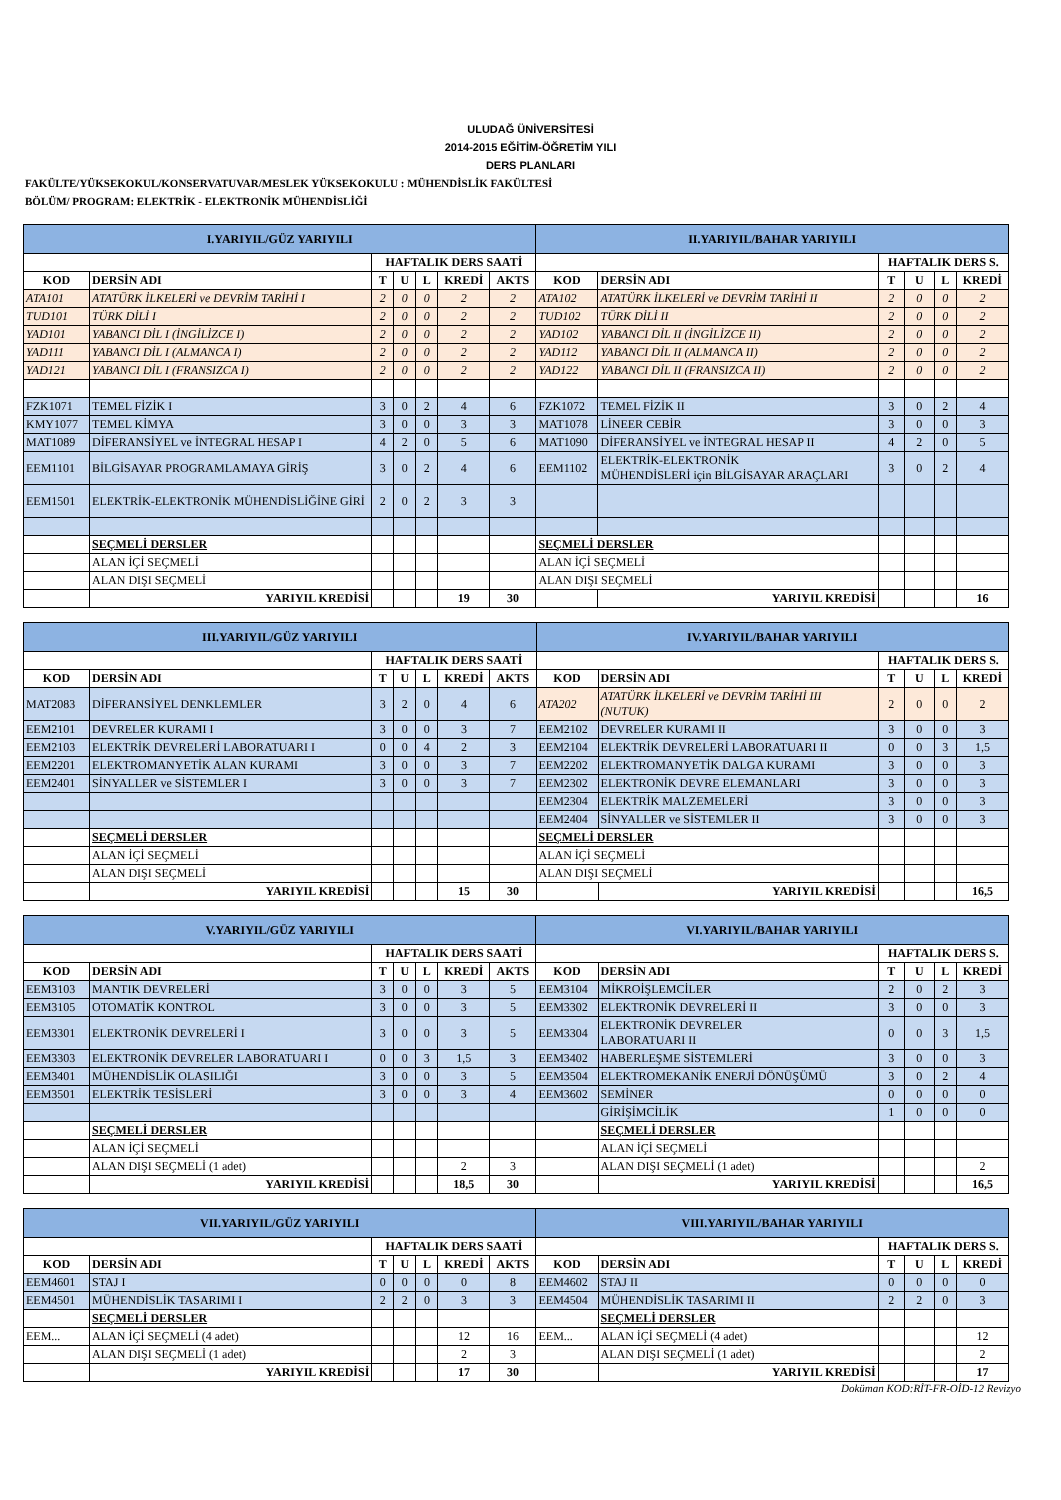ULUDAĞ ÜNİVERSİTESİ
2014-2015 EĞİTİM-ÖĞRETİM YILI
DERS PLANLARI
FAKÜLTE/YÜKSEKOKUL/KONSERVATUVAR/MESLEK YÜKSEKOKULU : MÜHENDİSLİK FAKÜLTESİ
BÖLÜM/ PROGRAM: ELEKTRİK - ELEKTRONİK MÜHENDİSLİĞİ
| I.YARIYIL/GÜZ YARIYILI | | | | | | | II.YARIYIL/BAHAR YARIYILI | | | | | |
| --- | --- | --- | --- | --- | --- | --- | --- | --- | --- | --- | --- | --- |
| | | HAFTALIK DERS SAATİ | | | | | | | HAFTALIK DERS S. | | | |
| KOD | DERSİN ADI | T | U | L | KREDİ | AKTS | KOD | DERSİN ADI | T | U | L | KREDİ |
| ATA101 | ATATÜRK İLKELERİ ve DEVRİM TARİHİ I | 2 | 0 | 0 | 2 | 2 | ATA102 | ATATÜRK İLKELERİ ve DEVRİM TARİHİ II | 2 | 0 | 0 | 2 |
| TUD101 | TÜRK DİLİ I | 2 | 0 | 0 | 2 | 2 | TUD102 | TÜRK DİLİ II | 2 | 0 | 0 | 2 |
| YAD101 | YABANCI DİL I (İNGİLİZCE I) | 2 | 0 | 0 | 2 | 2 | YAD102 | YABANCI DİL II (İNGİLİZCE II) | 2 | 0 | 0 | 2 |
| YAD111 | YABANCI DİL I (ALMANCA I) | 2 | 0 | 0 | 2 | 2 | YAD112 | YABANCI DİL II (ALMANCA II) | 2 | 0 | 0 | 2 |
| YAD121 | YABANCI DİL I (FRANSIZCA I) | 2 | 0 | 0 | 2 | 2 | YAD122 | YABANCI DİL II (FRANSIZCA II) | 2 | 0 | 0 | 2 |
| FZK1071 | TEMEL FİZİK I | 3 | 0 | 2 | 4 | 6 | FZK1072 | TEMEL FİZİK II | 3 | 0 | 2 | 4 |
| KMY1077 | TEMEL KİMYA | 3 | 0 | 0 | 3 | 3 | MAT1078 | LİNEER CEBİR | 3 | 0 | 0 | 3 |
| MAT1089 | DİFERANSİYEL ve İNTEGRAL HESAP I | 4 | 2 | 0 | 5 | 6 | MAT1090 | DİFERANSİYEL ve İNTEGRAL HESAP II | 4 | 2 | 0 | 5 |
| EEM1101 | BİLGİSAYAR PROGRAMLAMAYA GİRİŞ | 3 | 0 | 2 | 4 | 6 | EEM1102 | ELEKTRİK-ELEKTRONİK MÜHENDİSLERİ için BİLGİSAYAR ARAÇLARI | 3 | 0 | 2 | 4 |
| EEM1501 | ELEKTRİK-ELEKTRONİK MÜHENDİSLİĞİNE GİRİ | 2 | 0 | 2 | 3 | 3 | | | | | | |
| | SEÇMELİ DERSLER | | | | | | SEÇMELİ DERSLER | | | | | |
| | ALAN İÇİ SEÇMELİ | | | | | | ALAN İÇİ SEÇMELİ | | | | | |
| | ALAN DIŞI SEÇMELİ | | | | | | ALAN DIŞI SEÇMELİ | | | | | |
| | YARIYIL KREDİSİ | | | | 19 | 30 | | YARIYIL KREDİSİ | | | | 16 |
| III.YARIYIL/GÜZ YARIYILI | | | | | | | IV.YARIYIL/BAHAR YARIYILI | | | | | |
| --- | --- | --- | --- | --- | --- | --- | --- | --- | --- | --- | --- | --- |
| | | HAFTALIK DERS SAATİ | | | | | | | HAFTALIK DERS S. | | | |
| KOD | DERSİN ADI | T | U | L | KREDİ | AKTS | KOD | DERSİN ADI | T | U | L | KREDİ |
| MAT2083 | DİFERANSİYEL DENKLEMLER | 3 | 2 | 0 | 4 | 6 | ATA202 | ATATÜRK İLKELERİ ve DEVRİM TARİHİ III (NUTUK) | 2 | 0 | 0 | 2 |
| EEM2101 | DEVRELER KURAMI I | 3 | 0 | 0 | 3 | 7 | EEM2102 | DEVRELER KURAMI II | 3 | 0 | 0 | 3 |
| EEM2103 | ELEKTRİK DEVRELERİ LABORATUARI I | 0 | 0 | 4 | 2 | 3 | EEM2104 | ELEKTRİK DEVRELERİ LABORATUARI II | 0 | 0 | 3 | 1,5 |
| EEM2201 | ELEKTROMANYETİK ALAN KURAMI | 3 | 0 | 0 | 3 | 7 | EEM2202 | ELEKTROMANYETİK DALGA KURAMI | 3 | 0 | 0 | 3 |
| EEM2401 | SİNYALLER ve SİSTEMLER I | 3 | 0 | 0 | 3 | 7 | EEM2302 | ELEKTRONİK DEVRE ELEMANLARI | 3 | 0 | 0 | 3 |
| | | | | | | | EEM2304 | ELEKTRİK MALZEMELERİ | 3 | 0 | 0 | 3 |
| | | | | | | | EEM2404 | SİNYALLER ve SİSTEMLER II | 3 | 0 | 0 | 3 |
| | SEÇMELİ DERSLER | | | | | | SEÇMELİ DERSLER | | | | | |
| | ALAN İÇİ SEÇMELİ | | | | | | ALAN İÇİ SEÇMELİ | | | | | |
| | ALAN DIŞI SEÇMELİ | | | | | | ALAN DIŞI SEÇMELİ | | | | | |
| | YARIYIL KREDİSİ | | | | 15 | 30 | | YARIYIL KREDİSİ | | | | 16,5 |
| V.YARIYIL/GÜZ YARIYILI | | | | | | | VI.YARIYIL/BAHAR YARIYILI | | | | | |
| --- | --- | --- | --- | --- | --- | --- | --- | --- | --- | --- | --- | --- |
| | | HAFTALIK DERS SAATİ | | | | | | | HAFTALIK DERS S. | | | |
| KOD | DERSİN ADI | T | U | L | KREDİ | AKTS | KOD | DERSİN ADI | T | U | L | KREDİ |
| EEM3103 | MANTIK DEVRELERİ | 3 | 0 | 0 | 3 | 5 | EEM3104 | MİKROİŞLEMCİLER | 2 | 0 | 2 | 3 |
| EEM3105 | OTOMATİK KONTROL | 3 | 0 | 0 | 3 | 5 | EEM3302 | ELEKTRONİK DEVRELERİ II | 3 | 0 | 0 | 3 |
| EEM3301 | ELEKTRONİK DEVRELERİ I | 3 | 0 | 0 | 3 | 5 | EEM3304 | ELEKTRONİK DEVRELER LABORATUARI II | 0 | 0 | 3 | 1,5 |
| EEM3303 | ELEKTRONİK DEVRELER LABORATUARI I | 0 | 0 | 3 | 1,5 | 3 | EEM3402 | HABERLEŞME SİSTEMLERİ | 3 | 0 | 0 | 3 |
| EEM3401 | MÜHENDİSLİK OLASILIĞI | 3 | 0 | 0 | 3 | 5 | EEM3504 | ELEKTROMEKANİK ENERJİ DÖNÜŞÜMÜ | 3 | 0 | 2 | 4 |
| EEM3501 | ELEKTRİK TESİSLERİ | 3 | 0 | 0 | 3 | 4 | EEM3602 | SEMİNER | 0 | 0 | 0 | 0 |
| | | | | | | | | GİRİŞİMCİLİK | 1 | 0 | 0 | 0 |
| | SEÇMELİ DERSLER | | | | | | | SEÇMELİ DERSLER | | | | |
| | ALAN İÇİ SEÇMELİ | | | | | | | ALAN İÇİ SEÇMELİ | | | | |
| | ALAN DIŞI SEÇMELİ (1 adet) | | | | 2 | 3 | | ALAN DIŞI SEÇMELİ (1 adet) | | | | 2 |
| | YARIYIL KREDİSİ | | | | 18,5 | 30 | | YARIYIL KREDİSİ | | | | 16,5 |
| VII.YARIYIL/GÜZ YARIYILI | | | | | | | VIII.YARIYIL/BAHAR YARIYILI | | | | | |
| --- | --- | --- | --- | --- | --- | --- | --- | --- | --- | --- | --- | --- |
| | | HAFTALIK DERS SAATİ | | | | | | | HAFTALIK DERS S. | | | |
| KOD | DERSİN ADI | T | U | L | KREDİ | AKTS | KOD | DERSİN ADI | T | U | L | KREDİ |
| EEM4601 | STAJ I | 0 | 0 | 0 | 0 | 8 | EEM4602 | STAJ II | 0 | 0 | 0 | 0 |
| EEM4501 | MÜHENDİSLİK TASARIMI I | 2 | 2 | 0 | 3 | 3 | EEM4504 | MÜHENDİSLİK TASARIMI II | 2 | 2 | 0 | 3 |
| | SEÇMELİ DERSLER | | | | | | | SEÇMELİ DERSLER | | | | |
| EEM... | ALAN İÇİ SEÇMELİ (4 adet) | | | | 12 | 16 | EEM... | ALAN İÇİ SEÇMELİ (4 adet) | | | | 12 |
| | ALAN DIŞI SEÇMELİ (1 adet) | | | | 2 | 3 | | ALAN DIŞI SEÇMELİ (1 adet) | | | | 2 |
| | YARIYIL KREDİSİ | | | | 17 | 30 | | YARIYIL KREDİSİ | | | | 17 |
Doküman KOD:RİT-FR-OİD-12 Revizyo